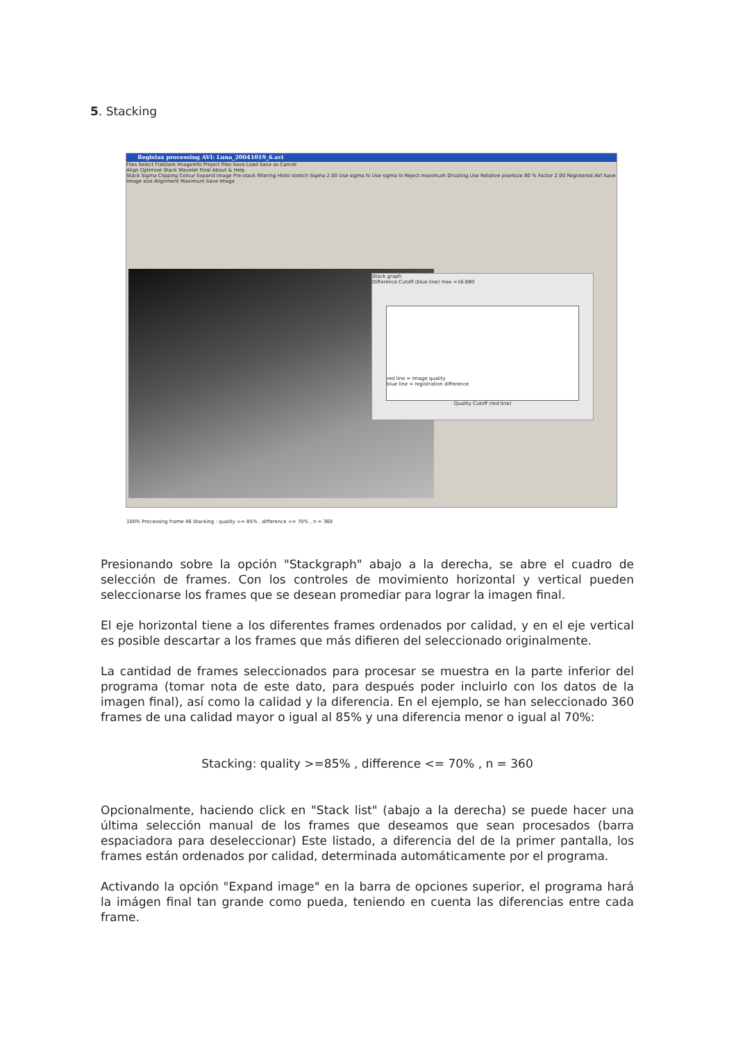5. Stacking
Registax processing AVI: Luna_20041019_6.avi
Files Select FlatDark ImageInfo Project files Save Load Save as Cancel
Align Optimize Stack Wavelet Final About & Help
Stack Sigma Clipping Colour Expand image Pre-stack filtering Histo stretch Sigma 2.00 Use sigma hi Use sigma lo Reject maximum Drizzling Use Relative pixelsize 80 % Factor 2.00 Registered AVI Save Image size Alignment Maximum Save Image
Stack graph
Difference Cutoff (blue line) max =16.680
red line = image quality
blue line = registration difference
Quality Cutoff (red line)
100% Processing frame 46 Stacking : quality >= 85% , difference <= 70% , n = 360
Presionando sobre la opción "Stackgraph" abajo a la derecha, se abre el cuadro de selección de frames. Con los controles de movimiento horizontal y vertical pueden seleccionarse los frames que se desean promediar para lograr la imagen final.
El eje horizontal tiene a los diferentes frames ordenados por calidad, y en el eje vertical es posible descartar a los frames que más difieren del seleccionado originalmente.
La cantidad de frames seleccionados para procesar se muestra en la parte inferior del programa (tomar nota de este dato, para después poder incluirlo con los datos de la imagen final), así como la calidad y la diferencia. En el ejemplo, se han seleccionado 360 frames de una calidad mayor o igual al 85% y una diferencia menor o igual al 70%:
Stacking: quality >=85% , difference <= 70% , n = 360
Opcionalmente, haciendo click en "Stack list" (abajo a la derecha) se puede hacer una última selección manual de los frames que deseamos que sean procesados (barra espaciadora para deseleccionar) Este listado, a diferencia del de la primer pantalla, los frames están ordenados por calidad, determinada automáticamente por el programa.
Activando la opción "Expand image" en la barra de opciones superior, el programa hará la imágen final tan grande como pueda, teniendo en cuenta las diferencias entre cada frame.